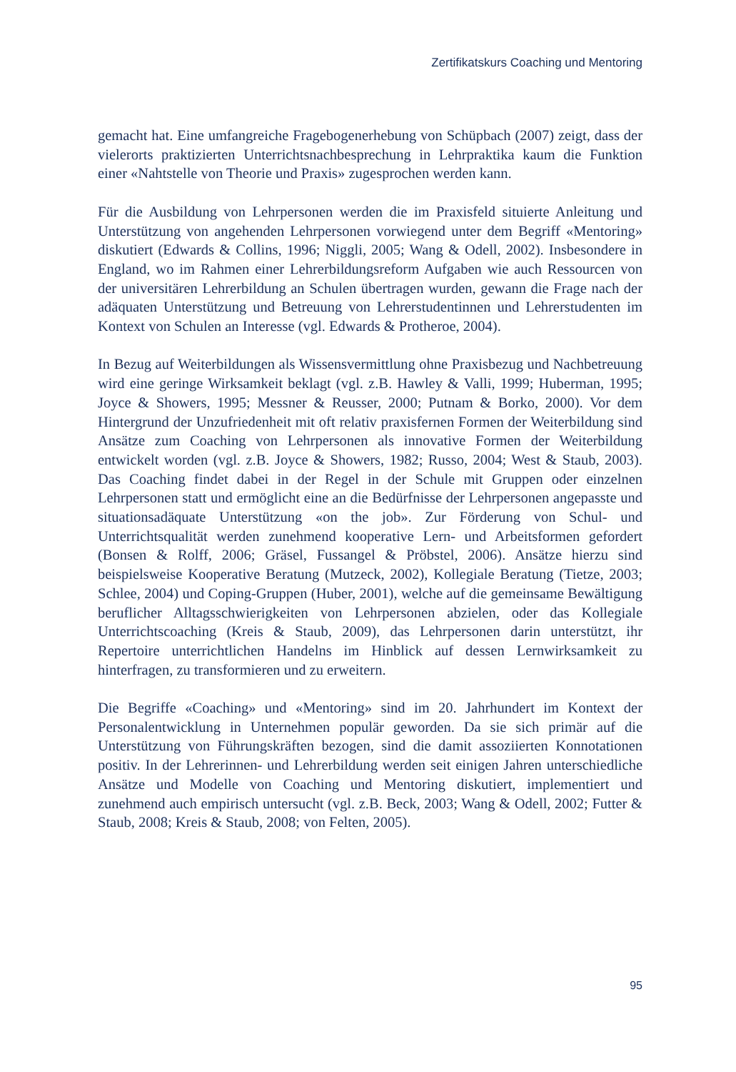Zertifikatskurs Coaching und Mentoring
gemacht hat. Eine umfangreiche Fragebogenerhebung von Schüpbach (2007) zeigt, dass der vielerorts praktizierten Unterrichtsnachbesprechung in Lehrpraktika kaum die Funktion einer «Nahtstelle von Theorie und Praxis» zugesprochen werden kann.
Für die Ausbildung von Lehrpersonen werden die im Praxisfeld situierte Anleitung und Unterstützung von angehenden Lehrpersonen vorwiegend unter dem Begriff «Mentoring» diskutiert (Edwards & Collins, 1996; Niggli, 2005; Wang & Odell, 2002). Insbesondere in England, wo im Rahmen einer Lehrerbildungsreform Aufgaben wie auch Ressourcen von der universitären Lehrerbildung an Schulen übertragen wurden, gewann die Frage nach der adäquaten Unterstützung und Betreuung von Lehrerstudentinnen und Lehrerstudenten im Kontext von Schulen an Interesse (vgl. Edwards & Protheroe, 2004).
In Bezug auf Weiterbildungen als Wissensvermittlung ohne Praxisbezug und Nachbetreuung wird eine geringe Wirksamkeit beklagt (vgl. z.B. Hawley & Valli, 1999; Huberman, 1995; Joyce & Showers, 1995; Messner & Reusser, 2000; Putnam & Borko, 2000). Vor dem Hintergrund der Unzufriedenheit mit oft relativ praxisfernen Formen der Weiterbildung sind Ansätze zum Coaching von Lehrpersonen als innovative Formen der Weiterbildung entwickelt worden (vgl. z.B. Joyce & Showers, 1982; Russo, 2004; West & Staub, 2003). Das Coaching findet dabei in der Regel in der Schule mit Gruppen oder einzelnen Lehrpersonen statt und ermöglicht eine an die Bedürfnisse der Lehrpersonen angepasste und situationsadäquate Unterstützung «on the job». Zur Förderung von Schul- und Unterrichtsqualität werden zunehmend kooperative Lern- und Arbeitsformen gefordert (Bonsen & Rolff, 2006; Gräsel, Fussangel & Pröbstel, 2006). Ansätze hierzu sind beispielsweise Kooperative Beratung (Mutzeck, 2002), Kollegiale Beratung (Tietze, 2003; Schlee, 2004) und Coping-Gruppen (Huber, 2001), welche auf die gemeinsame Bewältigung beruflicher Alltagsschwierigkeiten von Lehrpersonen abzielen, oder das Kollegiale Unterrichtscoaching (Kreis & Staub, 2009), das Lehrpersonen darin unterstützt, ihr Repertoire unterrichtlichen Handelns im Hinblick auf dessen Lernwirksamkeit zu hinterfragen, zu transformieren und zu erweitern.
Die Begriffe «Coaching» und «Mentoring» sind im 20. Jahrhundert im Kontext der Personalentwicklung in Unternehmen populär geworden. Da sie sich primär auf die Unterstützung von Führungskräften bezogen, sind die damit assoziierten Konnotationen positiv. In der Lehrerinnen- und Lehrerbildung werden seit einigen Jahren unterschiedliche Ansätze und Modelle von Coaching und Mentoring diskutiert, implementiert und zunehmend auch empirisch untersucht (vgl. z.B. Beck, 2003; Wang & Odell, 2002; Futter & Staub, 2008; Kreis & Staub, 2008; von Felten, 2005).
95